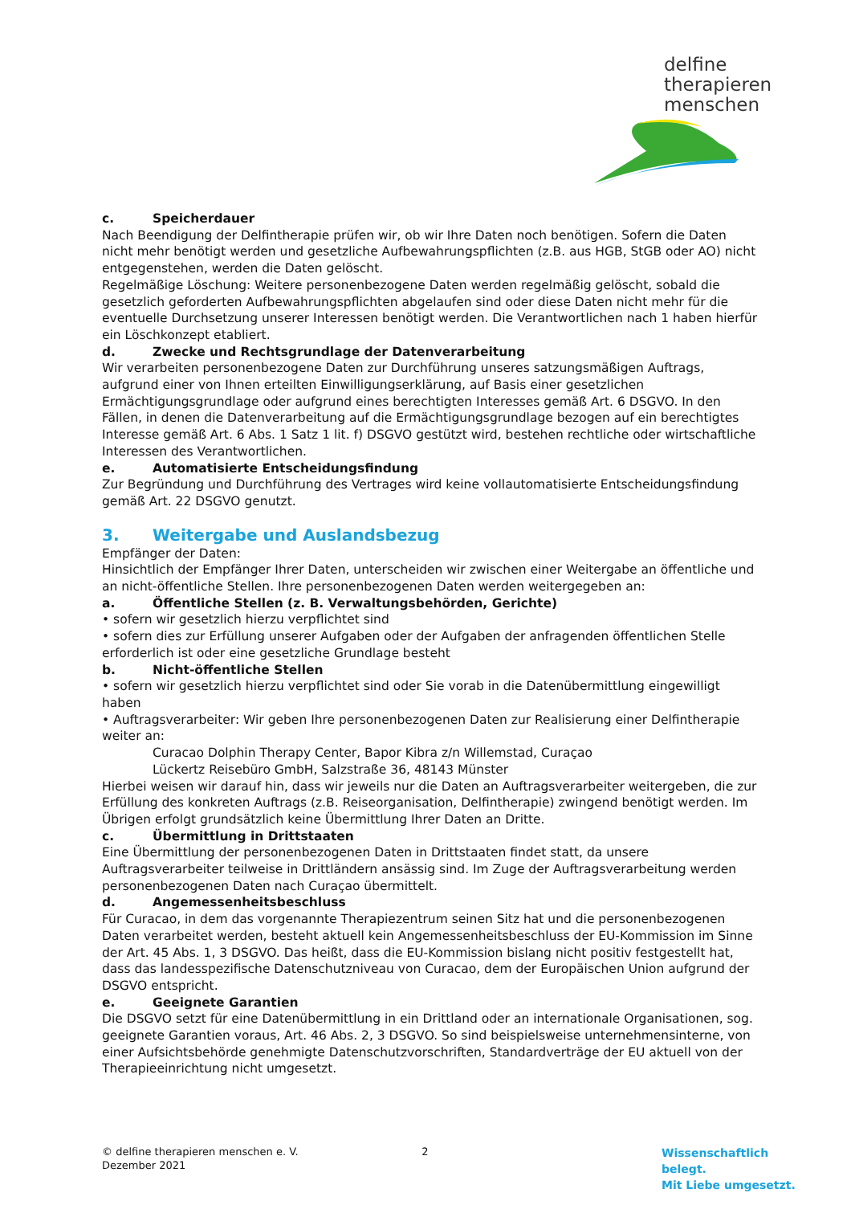delfine
therapieren
menschen
c. Speicherdauer
Nach Beendigung der Delfintherapie prüfen wir, ob wir Ihre Daten noch benötigen. Sofern die Daten nicht mehr benötigt werden und gesetzliche Aufbewahrungspflichten (z.B. aus HGB, StGB oder AO) nicht entgegenstehen, werden die Daten gelöscht.
Regelmäßige Löschung: Weitere personenbezogene Daten werden regelmäßig gelöscht, sobald die gesetzlich geforderten Aufbewahrungspflichten abgelaufen sind oder diese Daten nicht mehr für die eventuelle Durchsetzung unserer Interessen benötigt werden. Die Verantwortlichen nach 1 haben hierfür ein Löschkonzept etabliert.
d. Zwecke und Rechtsgrundlage der Datenverarbeitung
Wir verarbeiten personenbezogene Daten zur Durchführung unseres satzungsmäßigen Auftrags, aufgrund einer von Ihnen erteilten Einwilligungserklärung, auf Basis einer gesetzlichen Ermächtigungsgrundlage oder aufgrund eines berechtigten Interesses gemäß Art. 6 DSGVO. In den Fällen, in denen die Datenverarbeitung auf die Ermächtigungsgrundlage bezogen auf ein berechtigtes Interesse gemäß Art. 6 Abs. 1 Satz 1 lit. f) DSGVO gestützt wird, bestehen rechtliche oder wirtschaftliche Interessen des Verantwortlichen.
e. Automatisierte Entscheidungsfindung
Zur Begründung und Durchführung des Vertrages wird keine vollautomatisierte Entscheidungsfindung gemäß Art. 22 DSGVO genutzt.
3. Weitergabe und Auslandsbezug
Empfänger der Daten:
Hinsichtlich der Empfänger Ihrer Daten, unterscheiden wir zwischen einer Weitergabe an öffentliche und an nicht-öffentliche Stellen. Ihre personenbezogenen Daten werden weitergegeben an:
a. Öffentliche Stellen (z. B. Verwaltungsbehörden, Gerichte)
• sofern wir gesetzlich hierzu verpflichtet sind
• sofern dies zur Erfüllung unserer Aufgaben oder der Aufgaben der anfragenden öffentlichen Stelle erforderlich ist oder eine gesetzliche Grundlage besteht
b. Nicht-öffentliche Stellen
• sofern wir gesetzlich hierzu verpflichtet sind oder Sie vorab in die Datenübermittlung eingewilligt haben
• Auftragsverarbeiter: Wir geben Ihre personenbezogenen Daten zur Realisierung einer Delfintherapie weiter an:
Curacao Dolphin Therapy Center, Bapor Kibra z/n Willemstad, Curaçao
Lückertz Reisebüro GmbH, Salzstraße 36, 48143 Münster
Hierbei weisen wir darauf hin, dass wir jeweils nur die Daten an Auftragsverarbeiter weitergeben, die zur Erfüllung des konkreten Auftrags (z.B. Reiseorganisation, Delfintherapie) zwingend benötigt werden. Im Übrigen erfolgt grundsätzlich keine Übermittlung Ihrer Daten an Dritte.
c. Übermittlung in Drittstaaten
Eine Übermittlung der personenbezogenen Daten in Drittstaaten findet statt, da unsere Auftragsverarbeiter teilweise in Drittländern ansässig sind. Im Zuge der Auftragsverarbeitung werden personenbezogenen Daten nach Curaçao übermittelt.
d. Angemessenheitsbeschluss
Für Curacao, in dem das vorgenannte Therapiezentrum seinen Sitz hat und die personenbezogenen Daten verarbeitet werden, besteht aktuell kein Angemessenheitsbeschluss der EU-Kommission im Sinne der Art. 45 Abs. 1, 3 DSGVO. Das heißt, dass die EU-Kommission bislang nicht positiv festgestellt hat, dass das landesspezifische Datenschutzniveau von Curacao, dem der Europäischen Union aufgrund der DSGVO entspricht.
e. Geeignete Garantien
Die DSGVO setzt für eine Datenübermittlung in ein Drittland oder an internationale Organisationen, sog. geeignete Garantien voraus, Art. 46 Abs. 2, 3 DSGVO. So sind beispielsweise unternehmensinterne, von einer Aufsichtsbehörde genehmigte Datenschutzvorschriften, Standardverträge der EU aktuell von der Therapieeinrichtung nicht umgesetzt.
© delfine therapieren menschen e. V.
Dezember 2021
2
Wissenschaftlich belegt.
Mit Liebe umgesetzt.